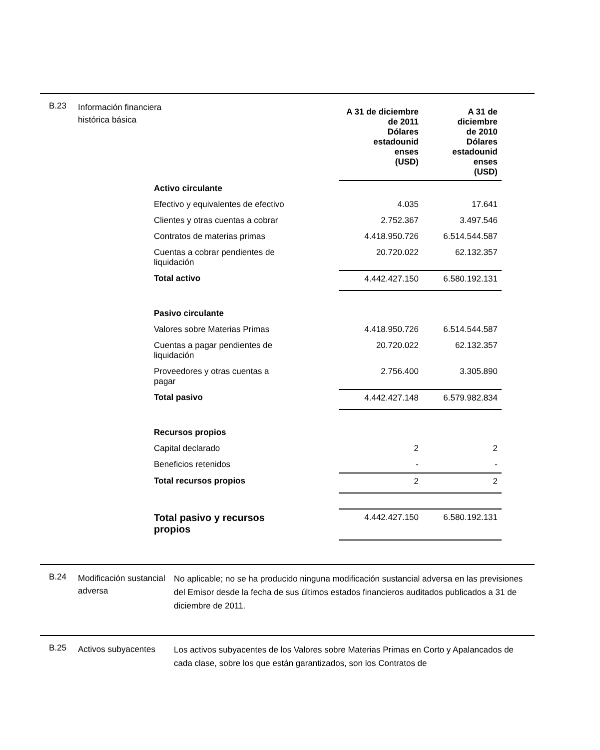B.23
Información financiera histórica básica
| | A 31 de diciembre de 2011 Dólares estadounid enses (USD) | A 31 de diciembre de 2010 Dólares estadounid enses (USD) |
| Activo circulante | | |
| Efectivo y equivalentes de efectivo | 4.035 | 17.641 |
| Clientes y otras cuentas a cobrar | 2.752.367 | 3.497.546 |
| Contratos de materias primas | 4.418.950.726 | 6.514.544.587 |
| Cuentas a cobrar pendientes de liquidación | 20.720.022 | 62.132.357 |
| Total activo | 4.442.427.150 | 6.580.192.131 |
| Pasivo circulante | | |
| Valores sobre Materias Primas | 4.418.950.726 | 6.514.544.587 |
| Cuentas a pagar pendientes de liquidación | 20.720.022 | 62.132.357 |
| Proveedores y otras cuentas a pagar | 2.756.400 | 3.305.890 |
| Total pasivo | 4.442.427.148 | 6.579.982.834 |
| Recursos propios | | |
| Capital declarado | 2 | 2 |
| Beneficios retenidos | - | - |
| Total recursos propios | 2 | 2 |
| Total pasivo y recursos propios | 4.442.427.150 | 6.580.192.131 |
B.24
Modificación sustancial adversa
No aplicable; no se ha producido ninguna modificación sustancial adversa en las previsiones del Emisor desde la fecha de sus últimos estados financieros auditados publicados a 31 de diciembre de 2011.
B.25
Activos subyacentes
Los activos subyacentes de los Valores sobre Materias Primas en Corto y Apalancados de cada clase, sobre los que están garantizados, son los Contratos de